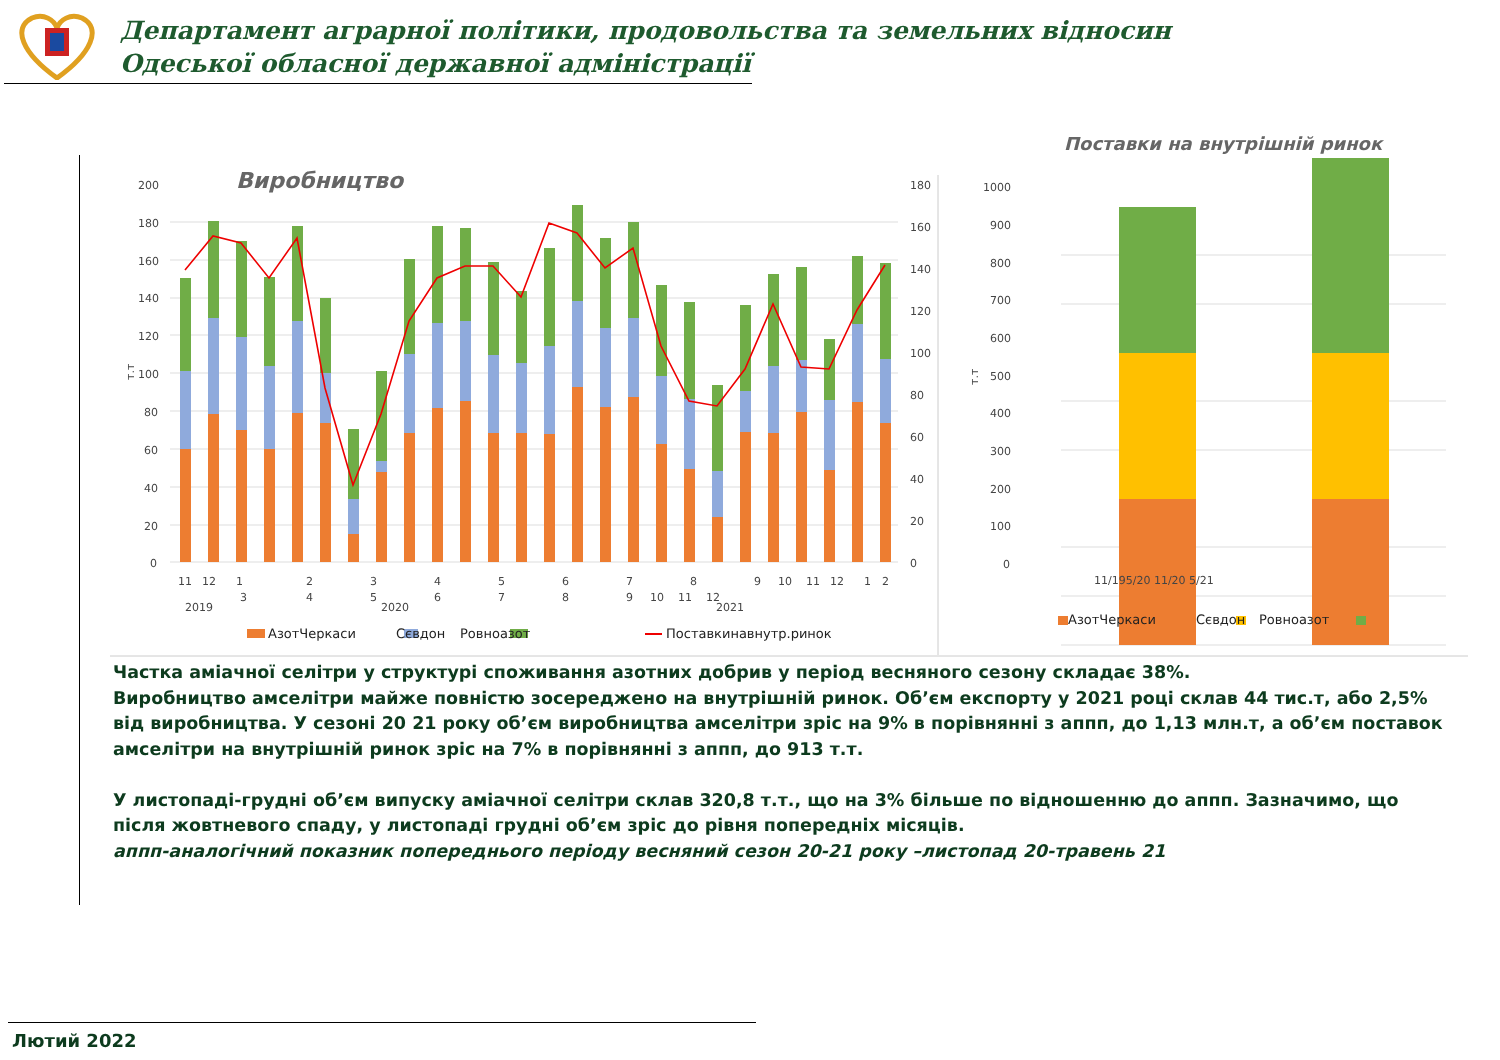Департамент аграрної політики, продовольства та земельних відносин
Одеської обласної державної адміністрації
Виробництво
200
180
160
140
120
100
80
60
40
20
0
180
160
140
120
100
80
60
40
20
0
т.т
11
12
1
3
2
4
3
5
4
6
5
7
6
8
7
9
10
8
11
12
9
10
11
12
1
2
2019
2020
2021
АзотЧеркаси
Сєвдон
Ровноазот
Поставкинавнутр.ринок
Поставки на внутрішній ринок
1000
900
800
700
600
500
400
300
200
100
0
т.т
11/195/20 11/20 5/21
АзотЧеркаси
Сєвдон
Ровноазот
Частка аміачної селітри у структурі споживання азотних добрив у період весняного сезону складає 38%.
Виробництво амселітри майже повністю зосереджено на внутрішній ринок. Об’єм експорту у 2021 році склав 44 тис.т, або 2,5% від виробництва. У сезоні 20 21 року об’єм виробництва амселітри зріс на 9% в порівнянні з аппп, до 1,13 млн.т, а об’єм поставок амселітри на внутрішній ринок зріс на 7% в порівнянні з аппп, до 913 т.т.
У листопаді-грудні об’єм випуску аміачної селітри склав 320,8 т.т., що на 3% більше по відношенню до аппп. Зазначимо, що після жовтневого спаду, у листопаді грудні об’єм зріс до рівня попередніх місяців.
аппп-аналогічний показник попереднього періоду весняний сезон 20-21 року –листопад 20-травень 21
Лютий 2022